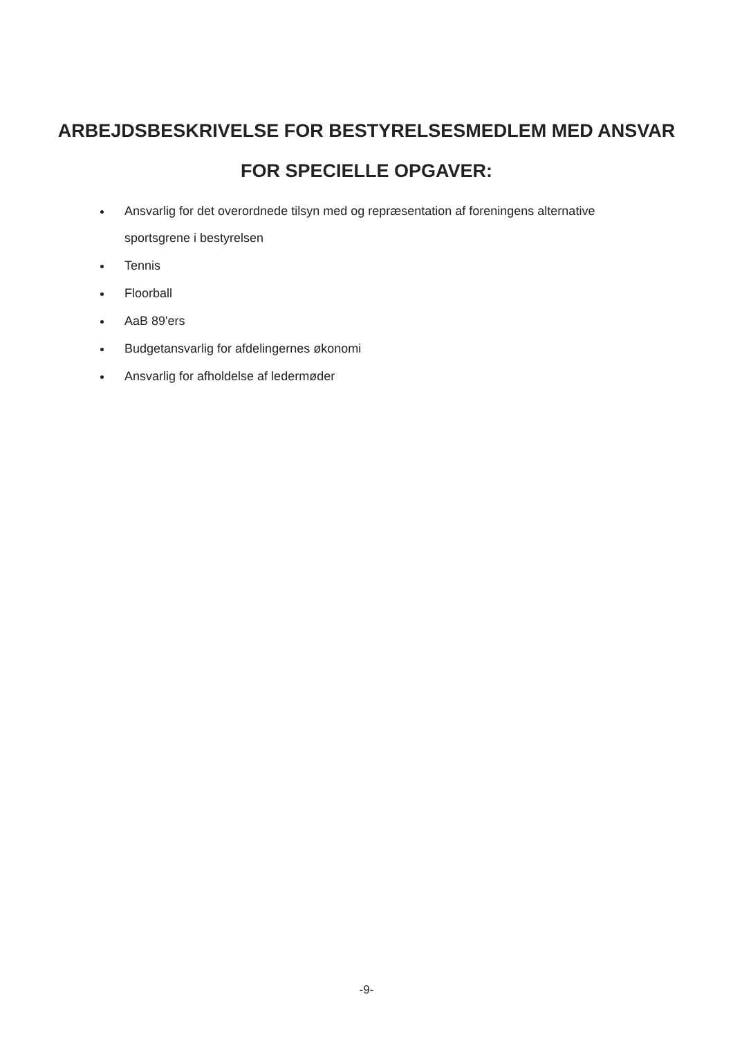ARBEJDSBESKRIVELSE FOR BESTYRELSESMEDLEM MED ANSVAR
FOR SPECIELLE OPGAVER:
Ansvarlig for det overordnede tilsyn med og repræsentation af foreningens alternative sportsgrene i bestyrelsen
Tennis
Floorball
AaB 89'ers
Budgetansvarlig for afdelingernes økonomi
Ansvarlig for afholdelse af ledermøder
-9-